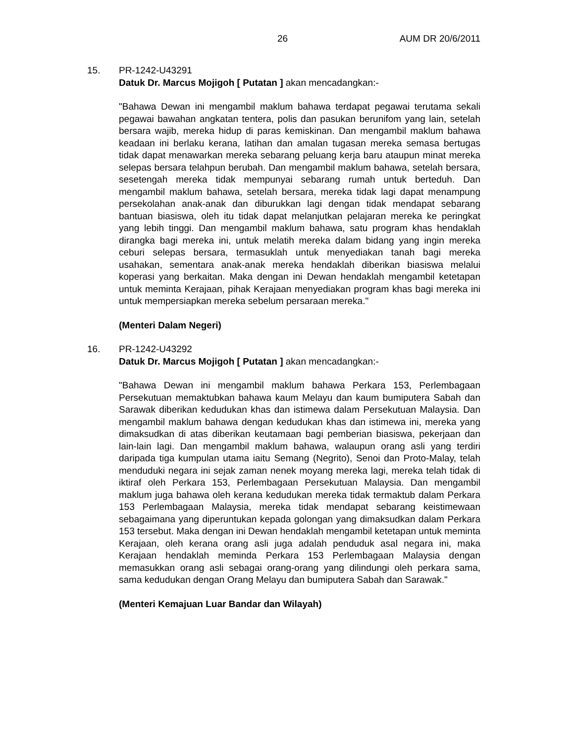26 AUM DR 20/6/2011
15. PR-1242-U43291
Datuk Dr. Marcus Mojigoh [ Putatan ] akan mencadangkan:-
"Bahawa Dewan ini mengambil maklum bahawa terdapat pegawai terutama sekali pegawai bawahan angkatan tentera, polis dan pasukan berunifom yang lain, setelah bersara wajib, mereka hidup di paras kemiskinan. Dan mengambil maklum bahawa keadaan ini berlaku kerana, latihan dan amalan tugasan mereka semasa bertugas tidak dapat menawarkan mereka sebarang peluang kerja baru ataupun minat mereka selepas bersara telahpun berubah. Dan mengambil maklum bahawa, setelah bersara, sesetengah mereka tidak mempunyai sebarang rumah untuk berteduh. Dan mengambil maklum bahawa, setelah bersara, mereka tidak lagi dapat menampung persekolahan anak-anak dan diburukkan lagi dengan tidak mendapat sebarang bantuan biasiswa, oleh itu tidak dapat melanjutkan pelajaran mereka ke peringkat yang lebih tinggi. Dan mengambil maklum bahawa, satu program khas hendaklah dirangka bagi mereka ini, untuk melatih mereka dalam bidang yang ingin mereka ceburi selepas bersara, termasuklah untuk menyediakan tanah bagi mereka usahakan, sementara anak-anak mereka hendaklah diberikan biasiswa melalui koperasi yang berkaitan. Maka dengan ini Dewan hendaklah mengambil ketetapan untuk meminta Kerajaan, pihak Kerajaan menyediakan program khas bagi mereka ini untuk mempersiapkan mereka sebelum persaraan mereka."
(Menteri Dalam Negeri)
16. PR-1242-U43292
Datuk Dr. Marcus Mojigoh [ Putatan ] akan mencadangkan:-
"Bahawa Dewan ini mengambil maklum bahawa Perkara 153, Perlembagaan Persekutuan memaktubkan bahawa kaum Melayu dan kaum bumiputera Sabah dan Sarawak diberikan kedudukan khas dan istimewa dalam Persekutuan Malaysia. Dan mengambil maklum bahawa dengan kedudukan khas dan istimewa ini, mereka yang dimaksudkan di atas diberikan keutamaan bagi pemberian biasiswa, pekerjaan dan lain-lain lagi. Dan mengambil maklum bahawa, walaupun orang asli yang terdiri daripada tiga kumpulan utama iaitu Semang (Negrito), Senoi dan Proto-Malay, telah menduduki negara ini sejak zaman nenek moyang mereka lagi, mereka telah tidak di iktiraf oleh Perkara 153, Perlembagaan Persekutuan Malaysia. Dan mengambil maklum juga bahawa oleh kerana kedudukan mereka tidak termaktub dalam Perkara 153 Perlembagaan Malaysia, mereka tidak mendapat sebarang keistimewaan sebagaimana yang diperuntukan kepada golongan yang dimaksudkan dalam Perkara 153 tersebut. Maka dengan ini Dewan hendaklah mengambil ketetapan untuk meminta Kerajaan, oleh kerana orang asli juga adalah penduduk asal negara ini, maka Kerajaan hendaklah meminda Perkara 153 Perlembagaan Malaysia dengan memasukkan orang asli sebagai orang-orang yang dilindungi oleh perkara sama, sama kedudukan dengan Orang Melayu dan bumiputera Sabah dan Sarawak."
(Menteri Kemajuan Luar Bandar dan Wilayah)